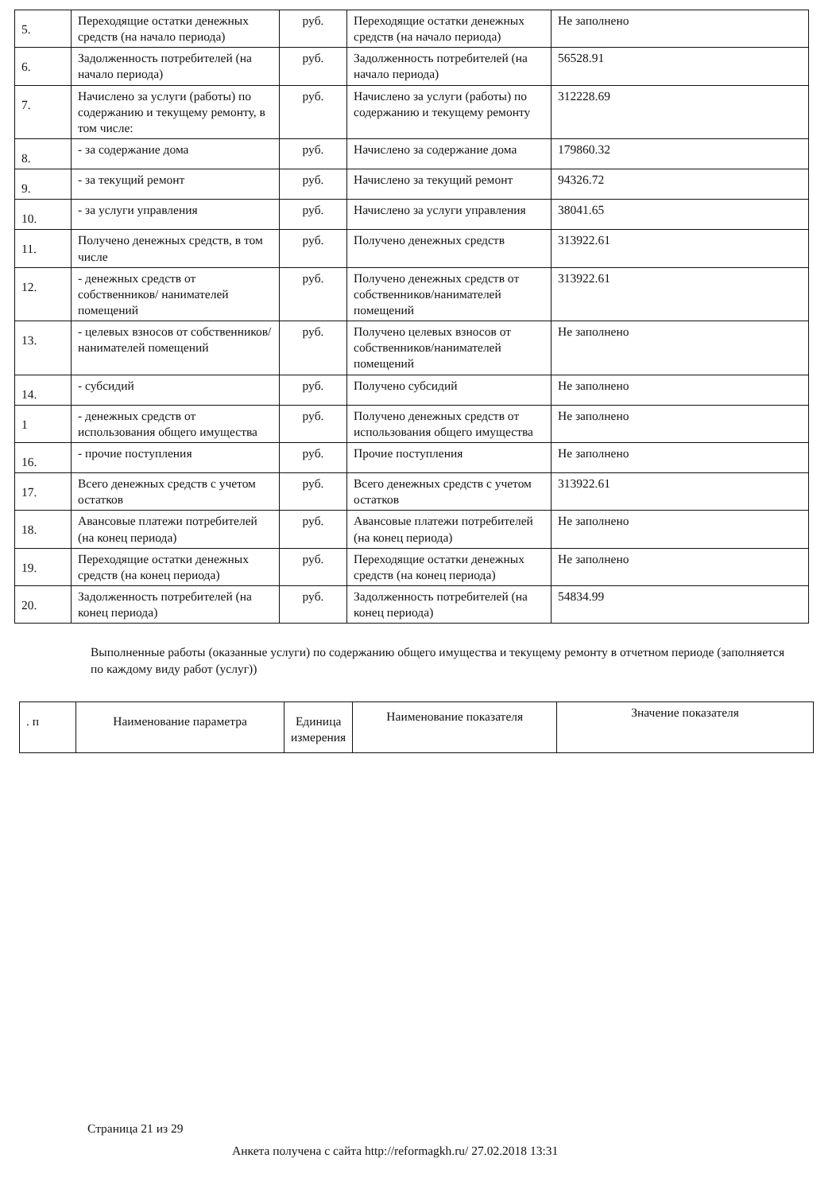| 5. | Переходящие остатки денежных средств (на начало периода) | руб. | Переходящие остатки денежных средств (на начало периода) | Не заполнено |
| 6. | Задолженность потребителей (на начало периода) | руб. | Задолженность потребителей (на начало периода) | 56528.91 |
| 7. | Начислено за услуги (работы) по содержанию и текущему ремонту, в том числе: | руб. | Начислено за услуги (работы) по содержанию и текущему ремонту | 312228.69 |
| 8. | - за содержание дома | руб. | Начислено за содержание дома | 179860.32 |
| 9. | - за текущий ремонт | руб. | Начислено за текущий ремонт | 94326.72 |
| 10. | - за услуги управления | руб. | Начислено за услуги управления | 38041.65 |
| 11. | Получено денежных средств, в том числе | руб. | Получено денежных средств | 313922.61 |
| 12. | - денежных средств от собственников/ нанимателей помещений | руб. | Получено денежных средств от собственников/нанимателей помещений | 313922.61 |
| 13. | - целевых взносов от собственников/ нанимателей помещений | руб. | Получено целевых взносов от собственников/нанимателей помещений | Не заполнено |
| 14. | - субсидий | руб. | Получено субсидий | Не заполнено |
| 1 | - денежных средств от использования общего имущества | руб. | Получено денежных средств от использования общего имущества | Не заполнено |
| 16. | - прочие поступления | руб. | Прочие поступления | Не заполнено |
| 17. | Всего денежных средств с учетом остатков | руб. | Всего денежных средств с учетом остатков | 313922.61 |
| 18. | Авансовые платежи потребителей (на конец периода) | руб. | Авансовые платежи потребителей (на конец периода) | Не заполнено |
| 19. | Переходящие остатки денежных средств (на конец периода) | руб. | Переходящие остатки денежных средств (на конец периода) | Не заполнено |
| 20. | Задолженность потребителей (на конец периода) | руб. | Задолженность потребителей (на конец периода) | 54834.99 |
Выполненные работы (оказанные услуги) по содержанию общего имущества и текущему ремонту в отчетном периоде (заполняется по каждому виду работ (услуг))
| . п | Наименование параметра | Единица измерения | Наименование показателя | Значение показателя |
| --- | --- | --- | --- | --- |
Страница 21 из 29
Анкета получена с сайта http://reformagkh.ru/ 27.02.2018 13:31